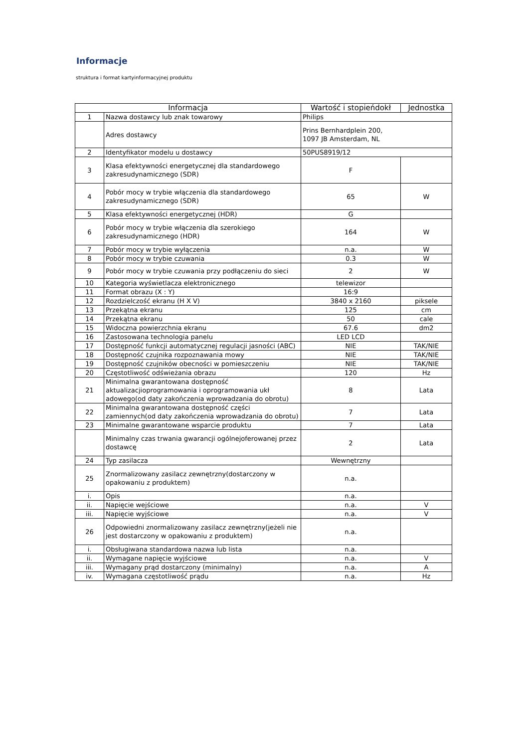Informacje
struktura i format kartyinformacyjnej produktu
| Informacja | | Wartość i stopieńdokł | Jednostka |
| --- | --- | --- | --- |
| 1 | Nazwa dostawcy lub znak towarowy | Philips | |
| | Adres dostawcy | Prins Bernhardplein 200, 1097 JB Amsterdam, NL | |
| 2 | Identyfikator modelu u dostawcy | 50PUS8919/12 | |
| 3 | Klasa efektywności energetycznej dla standardowego zakresudynamicznego (SDR) | F | |
| 4 | Pobór mocy w trybie włączenia dla standardowego zakresudynamicznego (SDR) | 65 | W |
| 5 | Klasa efektywności energetycznej (HDR) | G | |
| 6 | Pobór mocy w trybie włączenia dla szerokiego zakresudynamicznego (HDR) | 164 | W |
| 7 | Pobór mocy w trybie wyłączenia | n.a. | W |
| 8 | Pobór mocy w trybie czuwania | 0.3 | W |
| 9 | Pobór mocy w trybie czuwania przy podłączeniu do sieci | 2 | W |
| 10 | Kategoria wyświetlacza elektronicznego | telewizor | |
| 11 | Format obrazu (X : Y) | 16:9 | |
| 12 | Rozdzielczość ekranu (H X V) | 3840 x 2160 | piksele |
| 13 | Przekątna ekranu | 125 | cm |
| 14 | Przekątna ekranu | 50 | cale |
| 15 | Widoczna powierzchnia ekranu | 67.6 | dm2 |
| 16 | Zastosowana technologia panelu | LED LCD | |
| 17 | Dostępność funkcji automatycznej regulacji jasności (ABC) | NIE | TAK/NIE |
| 18 | Dostępność czujnika rozpoznawania mowy | NIE | TAK/NIE |
| 19 | Dostępność czujników obecności w pomieszczeniu | NIE | TAK/NIE |
| 20 | Częstotliwość odświeżania obrazu | 120 | Hz |
| 21 | Minimalna gwarantowana dostępność aktualizacjioprogramowania i oprogramowania ukł adowego(od daty zakończenia wprowadzania do obrotu) | 8 | Lata |
| 22 | Minimalna gwarantowana dostępność części zamiennych(od daty zakończenia wprowadzania do obrotu) | 7 | Lata |
| 23 | Minimalne gwarantowane wsparcie produktu | 7 | Lata |
| | Minimalny czas trwania gwarancji ogólnejoferowanej przez dostawcę | 2 | Lata |
| 24 | Typ zasilacza | Wewnętrzny | |
| 25 | Znormalizowany zasilacz zewnętrzny(dostarczony w opakowaniu z produktem) | n.a. | |
| i. | Opis | n.a. | |
| ii. | Napięcie wejściowe | n.a. | V |
| iii. | Napięcie wyjściowe | n.a. | V |
| 26 | Odpowiedni znormalizowany zasilacz zewnętrzny(jeżeli nie jest dostarczony w opakowaniu z produktem) | n.a. | |
| i. | Obsługiwana standardowa nazwa lub lista | n.a. | |
| ii. | Wymagane napięcie wyjściowe | n.a. | V |
| iii. | Wymagany prąd dostarczony (minimalny) | n.a. | A |
| iv. | Wymagana częstotliwość prądu | n.a. | Hz |